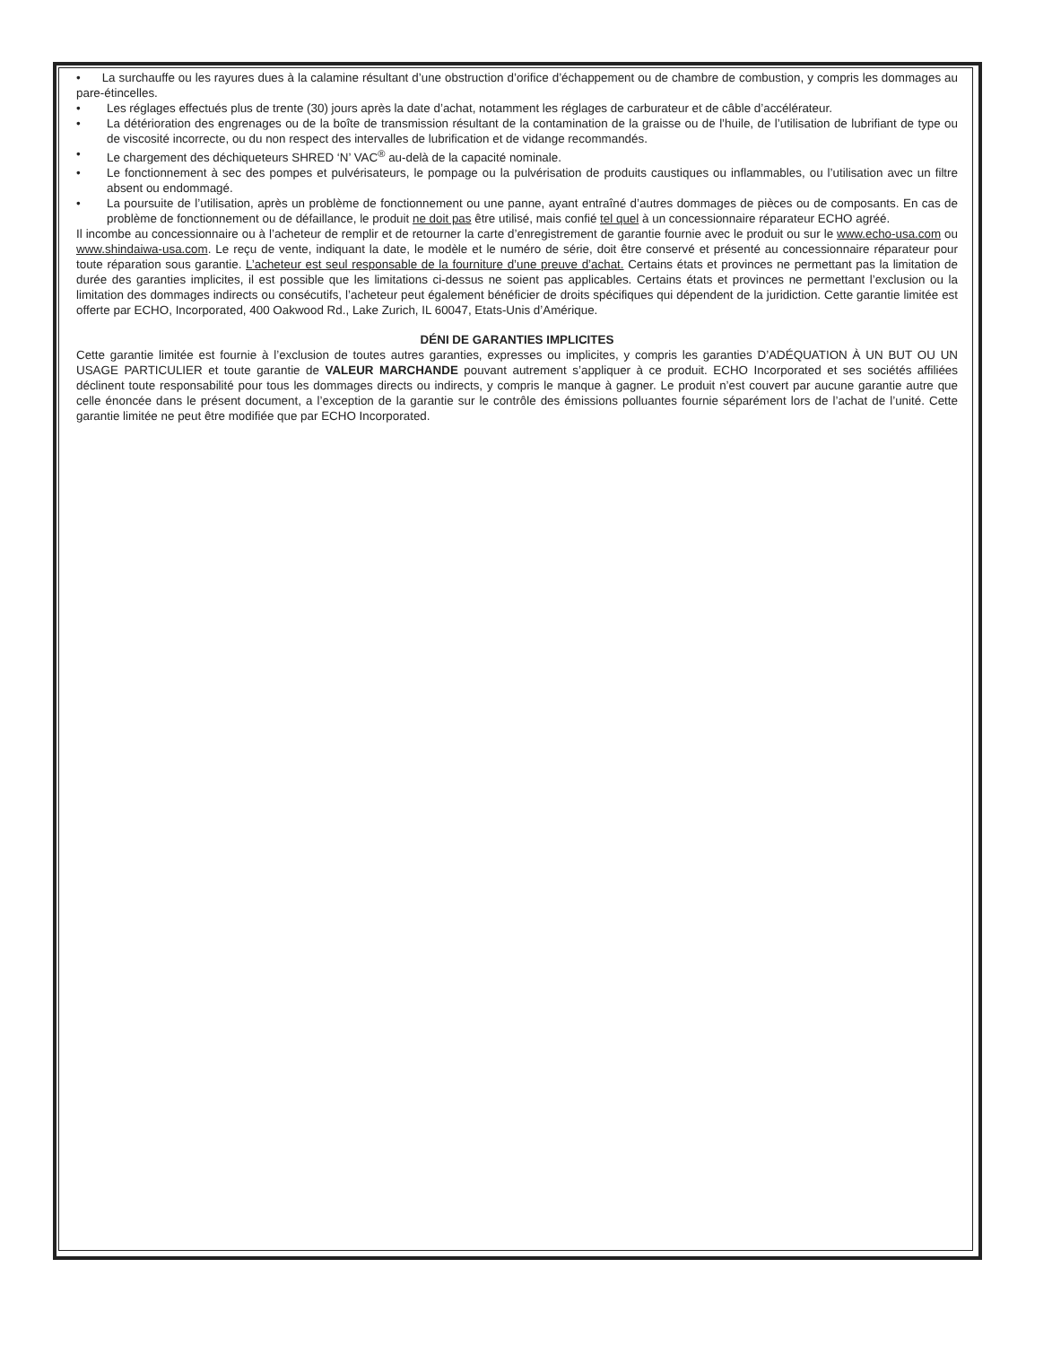• La surchauffe ou les rayures dues à la calamine résultant d’une obstruction d’orifice d’échappement ou de chambre de combustion, y compris les dommages au pare-étincelles.
• Les réglages effectués plus de trente (30) jours après la date d’achat, notamment les réglages de carburateur et de câble d’accélérateur.
• La détérioration des engrenages ou de la boîte de transmission résultant de la contamination de la graisse ou de l’huile, de l’utilisation de lubrifiant de type ou de viscosité incorrecte, ou du non respect des intervalles de lubrification et de vidange recommandés.
• Le chargement des déchiqueteurs SHRED ‘N’ VAC<sup>®</sup> au-delà de la capacité nominale.
• Le fonctionnement à sec des pompes et pulvérisateurs, le pompage ou la pulvérisation de produits caustiques ou inflammables, ou l’utilisation avec un filtre absent ou endommagé.
• La poursuite de l’utilisation, après un problème de fonctionnement ou une panne, ayant entraîné d’autres dommages de pièces ou de composants. En cas de problème de fonctionnement ou de défaillance, le produit ne doit pas être utilisé, mais confié tel quel à un concessionnaire réparateur ECHO agréé.
Il incombe au concessionnaire ou à l’acheteur de remplir et de retourner la carte d’enregistrement de garantie fournie avec le produit ou sur le www.echo-usa.com ou www.shindaiwa-usa.com. Le reçu de vente, indiquant la date, le modèle et le numéro de série, doit être conservé et présenté au concessionnaire réparateur pour toute réparation sous garantie. L’acheteur est seul responsable de la fourniture d’une preuve d’achat. Certains états et provinces ne permettant pas la limitation de durée des garanties implicites, il est possible que les limitations ci-dessus ne soient pas applicables. Certains états et provinces ne permettant l’exclusion ou la limitation des dommages indirects ou consécutifs, l’acheteur peut également bénéficier de droits spécifiques qui dépendent de la juridiction. Cette garantie limitée est offerte par ECHO, Incorporated, 400 Oakwood Rd., Lake Zurich, IL 60047, Etats-Unis d’Amérique.
DÉNI DE GARANTIES IMPLICITES
Cette garantie limitée est fournie à l’exclusion de toutes autres garanties, expresses ou implicites, y compris les garanties D’ADÉQUATION À UN BUT OU UN USAGE PARTICULIER et toute garantie de VALEUR MARCHANDE pouvant autrement s’appliquer à ce produit. ECHO Incorporated et ses sociétés affiliées déclinent toute responsabilité pour tous les dommages directs ou indirects, y compris le manque à gagner. Le produit n’est couvert par aucune garantie autre que celle énoncée dans le présent document, a l’exception de la garantie sur le contrôle des émissions polluantes fournie séparément lors de l’achat de l’unité. Cette garantie limitée ne peut être modifiée que par ECHO Incorporated.